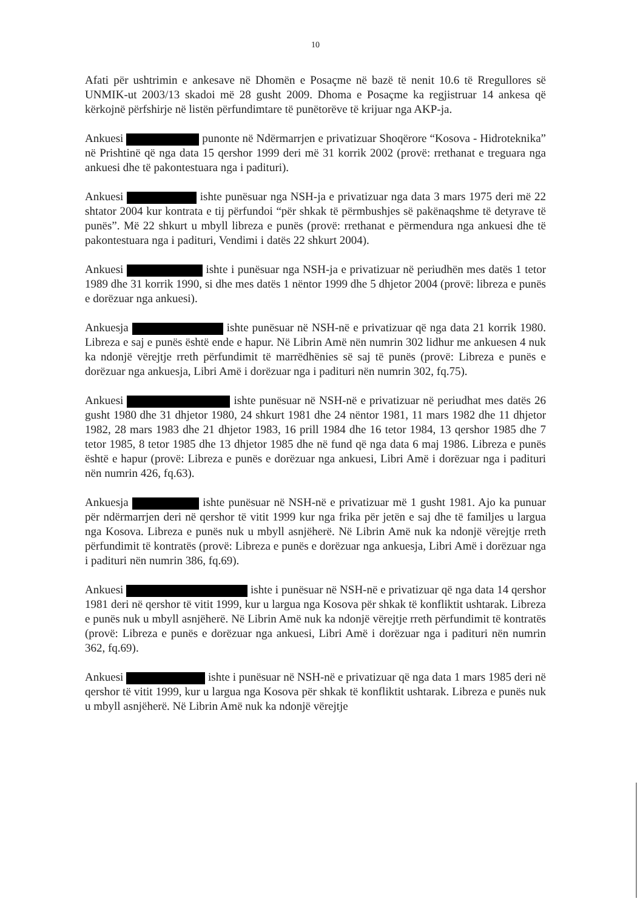10
Afati për ushtrimin e ankesave në Dhomën e Posaçme në bazë të nenit 10.6 të Rregullores së UNMIK-ut 2003/13 skadoi më 28 gusht 2009. Dhoma e Posaçme ka regjistruar 14 ankesa që kërkojnë përfshirje në listën përfundimtare të punëtorëve të krijuar nga AKP-ja.
Ankuesi punonte në Ndërmarrjen e privatizuar Shoqërore “Kosova - Hidroteknika” në Prishtinë që nga data 15 qershor 1999 deri më 31 korrik 2002 (provë: rrethanat e treguara nga ankuesi dhe të pakontestuara nga i padituri).
Ankuesi ishte punësuar nga NSH-ja e privatizuar nga data 3 mars 1975 deri më 22 shtator 2004 kur kontrata e tij përfundoi “për shkak të përmbushjes së pakënaqshme të detyrave të punës”. Më 22 shkurt u mbyll libreza e punës (provë: rrethanat e përmendura nga ankuesi dhe të pakontestuara nga i padituri, Vendimi i datës 22 shkurt 2004).
Ankuesi ishte i punësuar nga NSH-ja e privatizuar në periudhën mes datës 1 tetor 1989 dhe 31 korrik 1990, si dhe mes datës 1 nëntor 1999 dhe 5 dhjetor 2004 (provë: libreza e punës e dorëzuar nga ankuesi).
Ankuesja ishte punësuar në NSH-në e privatizuar që nga data 21 korrik 1980. Libreza e saj e punës është ende e hapur. Në Librin Amë nën numrin 302 lidhur me ankuesen 4 nuk ka ndonjë vërejtje rreth përfundimit të marrëdhënies së saj të punës (provë: Libreza e punës e dorëzuar nga ankuesja, Libri Amë i dorëzuar nga i padituri nën numrin 302, fq.75).
Ankuesi ishte punësuar në NSH-në e privatizuar në periudhat mes datës 26 gusht 1980 dhe 31 dhjetor 1980, 24 shkurt 1981 dhe 24 nëntor 1981, 11 mars 1982 dhe 11 dhjetor 1982, 28 mars 1983 dhe 21 dhjetor 1983, 16 prill 1984 dhe 16 tetor 1984, 13 qershor 1985 dhe 7 tetor 1985, 8 tetor 1985 dhe 13 dhjetor 1985 dhe në fund që nga data 6 maj 1986. Libreza e punës është e hapur (provë: Libreza e punës e dorëzuar nga ankuesi, Libri Amë i dorëzuar nga i padituri nën numrin 426, fq.63).
Ankuesja ishte punësuar në NSH-në e privatizuar më 1 gusht 1981. Ajo ka punuar për ndërmarrjen deri në qershor të vitit 1999 kur nga frika për jetën e saj dhe të familjes u largua nga Kosova. Libreza e punës nuk u mbyll asnjëherë. Në Librin Amë nuk ka ndonjë vërejtje rreth përfundimit të kontratës (provë: Libreza e punës e dorëzuar nga ankuesja, Libri Amë i dorëzuar nga i padituri nën numrin 386, fq.69).
Ankuesi ishte i punësuar në NSH-në e privatizuar që nga data 14 qershor 1981 deri në qershor të vitit 1999, kur u largua nga Kosova për shkak të konfliktit ushtarak. Libreza e punës nuk u mbyll asnjëherë. Në Librin Amë nuk ka ndonjë vërejtje rreth përfundimit të kontratës (provë: Libreza e punës e dorëzuar nga ankuesi, Libri Amë i dorëzuar nga i padituri nën numrin 362, fq.69).
Ankuesi ishte i punësuar në NSH-në e privatizuar që nga data 1 mars 1985 deri në qershor të vitit 1999, kur u largua nga Kosova për shkak të konfliktit ushtarak. Libreza e punës nuk u mbyll asnjëherë. Në Librin Amë nuk ka ndonjë vërejtje